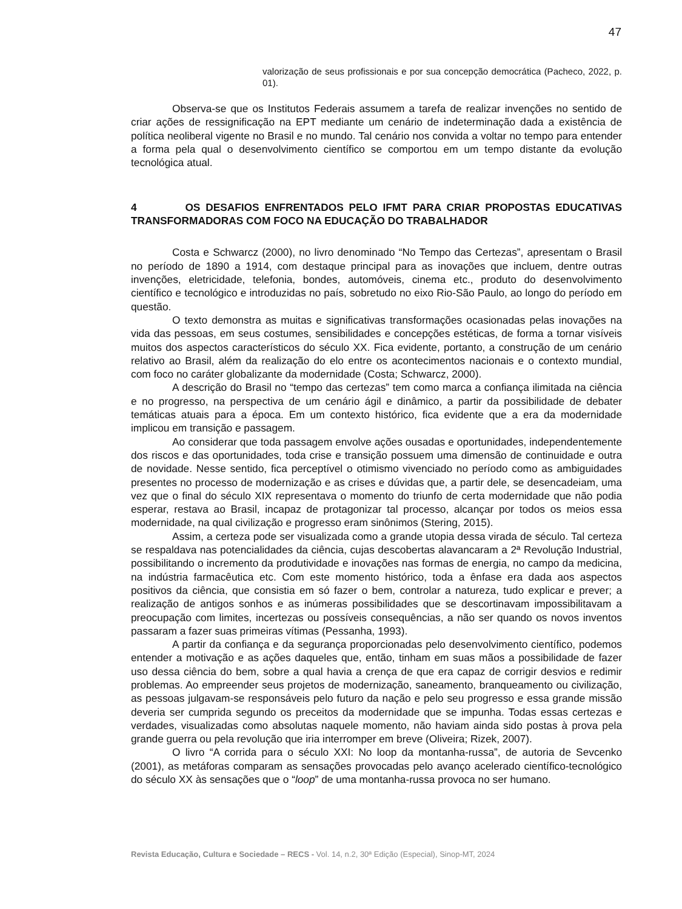47
valorização de seus profissionais e por sua concepção democrática (Pacheco, 2022, p. 01).
Observa-se que os Institutos Federais assumem a tarefa de realizar invenções no sentido de criar ações de ressignificação na EPT mediante um cenário de indeterminação dada a existência de política neoliberal vigente no Brasil e no mundo. Tal cenário nos convida a voltar no tempo para entender a forma pela qual o desenvolvimento científico se comportou em um tempo distante da evolução tecnológica atual.
4 OS DESAFIOS ENFRENTADOS PELO IFMT PARA CRIAR PROPOSTAS EDUCATIVAS TRANSFORMADORAS COM FOCO NA EDUCAÇÃO DO TRABALHADOR
Costa e Schwarcz (2000), no livro denominado “No Tempo das Certezas”, apresentam o Brasil no período de 1890 a 1914, com destaque principal para as inovações que incluem, dentre outras invenções, eletricidade, telefonia, bondes, automóveis, cinema etc., produto do desenvolvimento científico e tecnológico e introduzidas no país, sobretudo no eixo Rio-São Paulo, ao longo do período em questão.
O texto demonstra as muitas e significativas transformações ocasionadas pelas inovações na vida das pessoas, em seus costumes, sensibilidades e concepções estéticas, de forma a tornar visíveis muitos dos aspectos característicos do século XX. Fica evidente, portanto, a construção de um cenário relativo ao Brasil, além da realização do elo entre os acontecimentos nacionais e o contexto mundial, com foco no caráter globalizante da modernidade (Costa; Schwarcz, 2000).
A descrição do Brasil no “tempo das certezas” tem como marca a confiança ilimitada na ciência e no progresso, na perspectiva de um cenário ágil e dinâmico, a partir da possibilidade de debater temáticas atuais para a época. Em um contexto histórico, fica evidente que a era da modernidade implicou em transição e passagem.
Ao considerar que toda passagem envolve ações ousadas e oportunidades, independentemente dos riscos e das oportunidades, toda crise e transição possuem uma dimensão de continuidade e outra de novidade. Nesse sentido, fica perceptível o otimismo vivenciado no período como as ambiguidades presentes no processo de modernização e as crises e dúvidas que, a partir dele, se desencadeiam, uma vez que o final do século XIX representava o momento do triunfo de certa modernidade que não podia esperar, restava ao Brasil, incapaz de protagonizar tal processo, alcançar por todos os meios essa modernidade, na qual civilização e progresso eram sinônimos (Stering, 2015).
Assim, a certeza pode ser visualizada como a grande utopia dessa virada de século. Tal certeza se respaldava nas potencialidades da ciência, cujas descobertas alavancaram a 2ª Revolução Industrial, possibilitando o incremento da produtividade e inovações nas formas de energia, no campo da medicina, na indústria farmacêutica etc. Com este momento histórico, toda a ênfase era dada aos aspectos positivos da ciência, que consistia em só fazer o bem, controlar a natureza, tudo explicar e prever; a realização de antigos sonhos e as inúmeras possibilidades que se descortinavam impossibilitavam a preocupação com limites, incertezas ou possíveis consequências, a não ser quando os novos inventos passaram a fazer suas primeiras vítimas (Pessanha, 1993).
A partir da confiança e da segurança proporcionadas pelo desenvolvimento científico, podemos entender a motivação e as ações daqueles que, então, tinham em suas mãos a possibilidade de fazer uso dessa ciência do bem, sobre a qual havia a crença de que era capaz de corrigir desvios e redimir problemas. Ao empreender seus projetos de modernização, saneamento, branqueamento ou civilização, as pessoas julgavam-se responsáveis pelo futuro da nação e pelo seu progresso e essa grande missão deveria ser cumprida segundo os preceitos da modernidade que se impunha. Todas essas certezas e verdades, visualizadas como absolutas naquele momento, não haviam ainda sido postas à prova pela grande guerra ou pela revolução que iria interromper em breve (Oliveira; Rizek, 2007).
O livro “A corrida para o século XXI: No loop da montanha-russa”, de autoria de Sevcenko (2001), as metáforas comparam as sensações provocadas pelo avanço acelerado científico-tecnológico do século XX às sensações que o “loop” de uma montanha-russa provoca no ser humano.
Revista Educação, Cultura e Sociedade – RECS - Vol. 14, n.2, 30ª Edição (Especial), Sinop-MT, 2024